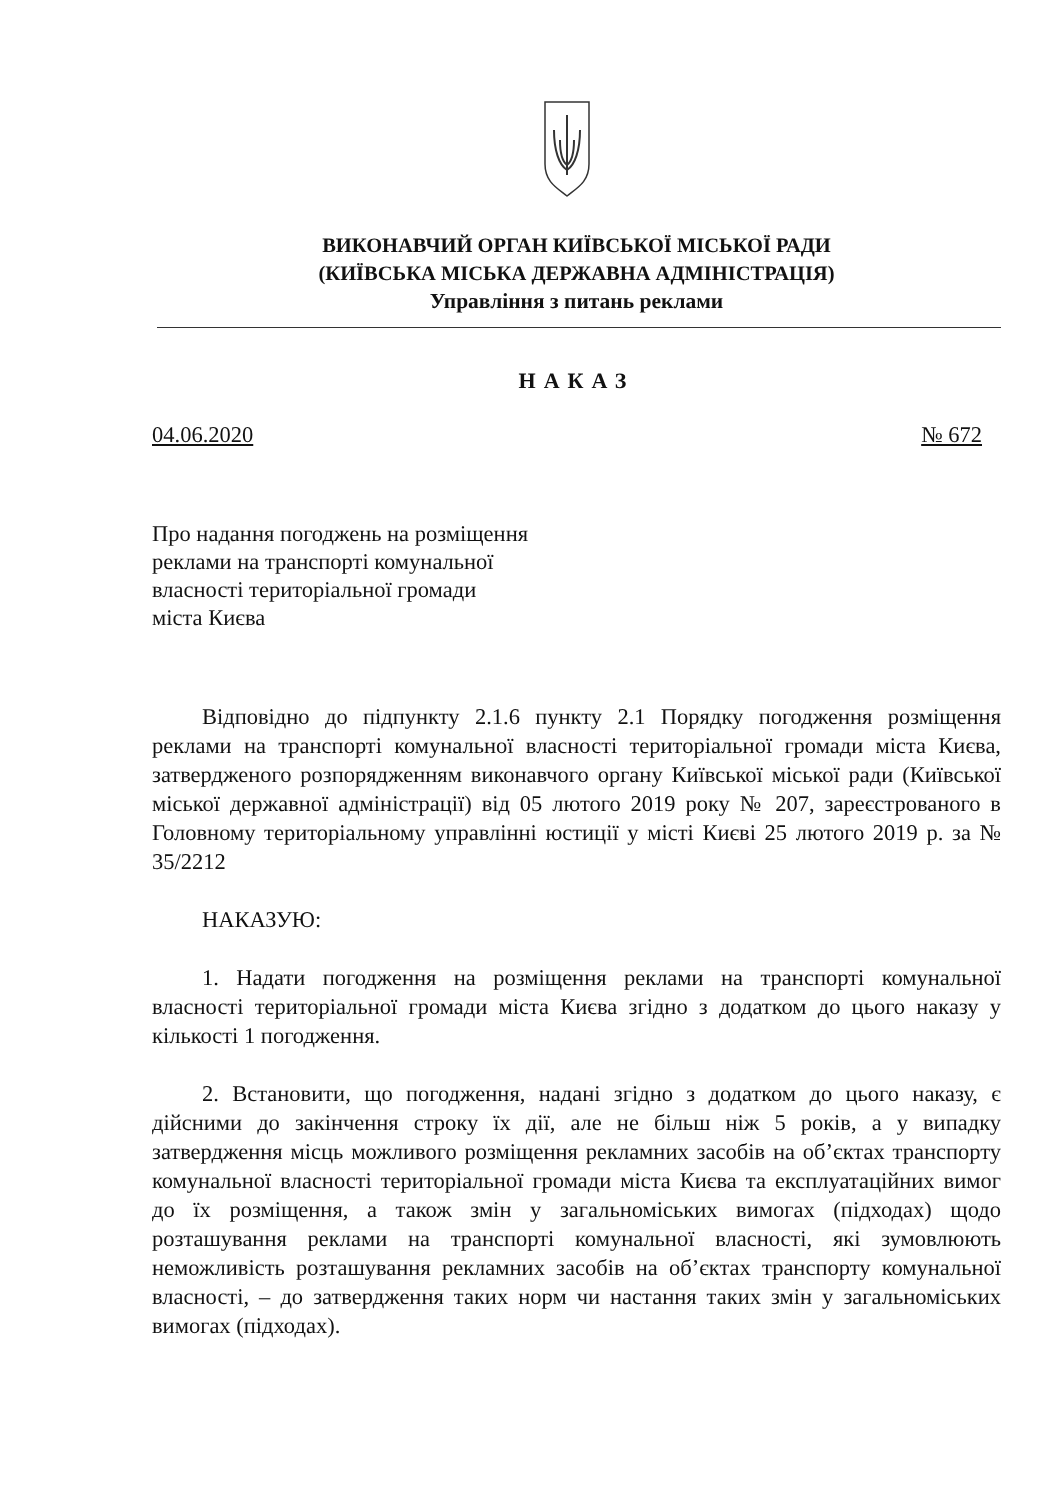ВИКОНАВЧИЙ ОРГАН КИЇВСЬКОЇ МІСЬКОЇ РАДИ
(КИЇВСЬКА МІСЬКА ДЕРЖАВНА АДМІНІСТРАЦІЯ)
Управління з питань реклами
НАКАЗ
04.06.2020 № 672
Про надання погоджень на розміщення
реклами на транспорті комунальної
власності територіальної громади
міста Києва
Відповідно до підпункту 2.1.6 пункту 2.1 Порядку погодження розміщення реклами на транспорті комунальної власності територіальної громади міста Києва, затвердженого розпорядженням виконавчого органу Київської міської ради (Київської міської державної адміністрації) від 05 лютого 2019 року № 207, зареєстрованого в Головному територіальному управлінні юстиції у місті Києві 25 лютого 2019 р. за № 35/2212
НАКАЗУЮ:
1. Надати погодження на розміщення реклами на транспорті комунальної власності територіальної громади міста Києва згідно з додатком до цього наказу у кількості 1 погодження.
2. Встановити, що погодження, надані згідно з додатком до цього наказу, є дійсними до закінчення строку їх дії, але не більш ніж 5 років, а у випадку затвердження місць можливого розміщення рекламних засобів на об’єктах транспорту комунальної власності територіальної громади міста Києва та експлуатаційних вимог до їх розміщення, а також змін у загальноміських вимогах (підходах) щодо розташування реклами на транспорті комунальної власності, які зумовлюють неможливість розташування рекламних засобів на об’єктах транспорту комунальної власності, – до затвердження таких норм чи настання таких змін у загальноміських вимогах (підходах).